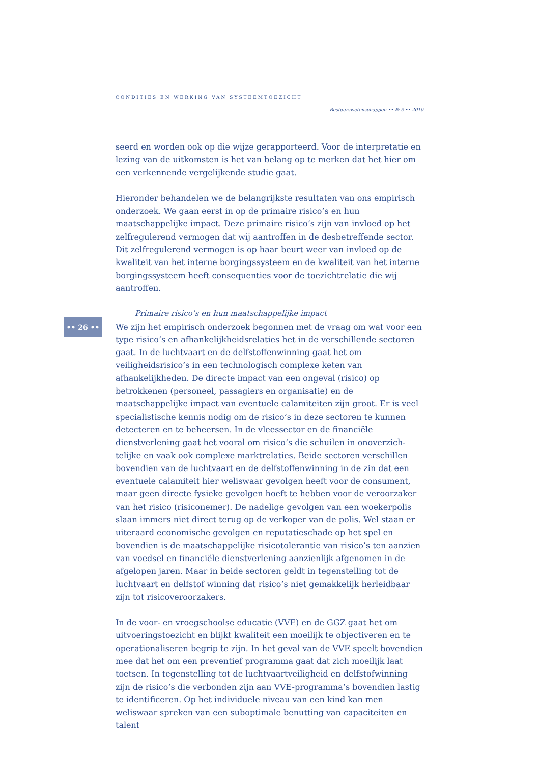CONDITIES EN WERKING VAN SYSTEEMTOEZICHT
Bestuurswetenschappen •• № 5 •• 2010
•• 26 ••
seerd en worden ook op die wijze gerapporteerd. Voor de interpretatie en lezing van de uitkomsten is het van belang op te merken dat het hier om een verkennende vergelijkende studie gaat.
Hieronder behandelen we de belangrijkste resultaten van ons empirisch onder­zoek. We gaan eerst in op de primaire risico’s en hun maatschappelijke impact. Deze primaire risico’s zijn van invloed op het zelfregulerend vermogen dat wij aan­troffen in de desbetreffende sector. Dit zelfregulerend vermogen is op haar beurt weer van invloed op de kwaliteit van het interne borgingssysteem en de kwaliteit van het interne borgingssysteem heeft consequenties voor de toezichtrelatie die wij aantroffen.
Primaire risico’s en hun maatschappelijke impact
We zijn het empirisch onderzoek begonnen met de vraag om wat voor een type risi­co’s en afhankelijkheidsrelaties het in de verschillende sectoren gaat. In de lucht­vaart en de delfstoffenwinning gaat het om veiligheidsrisico’s in een technologisch complexe keten van afhankelijkheden. De directe impact van een ongeval (risico) op betrokkenen (personeel, passagiers en organisatie) en de maatschappelijke impact van eventuele calamiteiten zijn groot. Er is veel specialistische kennis nodig om de risico’s in deze sectoren te kunnen detecteren en te beheersen. In de vleessector en de financiële dienstverlening gaat het vooral om risico’s die schuilen in onoverzich­telijke en vaak ook complexe marktrelaties. Beide sectoren verschillen bovendien van de luchtvaart en de delfstoffenwinning in de zin dat een eventuele calamiteit hier weliswaar gevolgen heeft voor de consument, maar geen directe fysieke gevol­gen hoeft te hebben voor de veroorzaker van het risico (risiconemer). De nadelige gevolgen van een woekerpolis slaan immers niet direct terug op de verkoper van de polis. Wel staan er uiteraard economische gevolgen en reputatieschade op het spel en bovendien is de maatschappelijke risicotolerantie van risico’s ten aanzien van voedsel en financiële dienstverlening aanzienlijk afgenomen in de afgelopen jaren. Maar in beide sectoren geldt in tegenstelling tot de luchtvaart en delfstof winning dat risico’s niet gemakkelijk herleidbaar zijn tot risicoveroorzakers.
In de voor- en vroegschoolse educatie (VVE) en de GGZ gaat het om uitvoeringstoe­zicht en blijkt kwaliteit een moeilijk te objectiveren en te operationaliseren begrip te zijn. In het geval van de VVE speelt bovendien mee dat het om een preventief programma gaat dat zich moeilijk laat toetsen. In tegenstelling tot de luchtvaart­veiligheid en delfstofwinning zijn de risico’s die verbonden zijn aan VVE-program­ma’s bovendien lastig te identificeren. Op het individuele niveau van een kind kan men weliswaar spreken van een suboptimale benutting van capaciteiten en talent